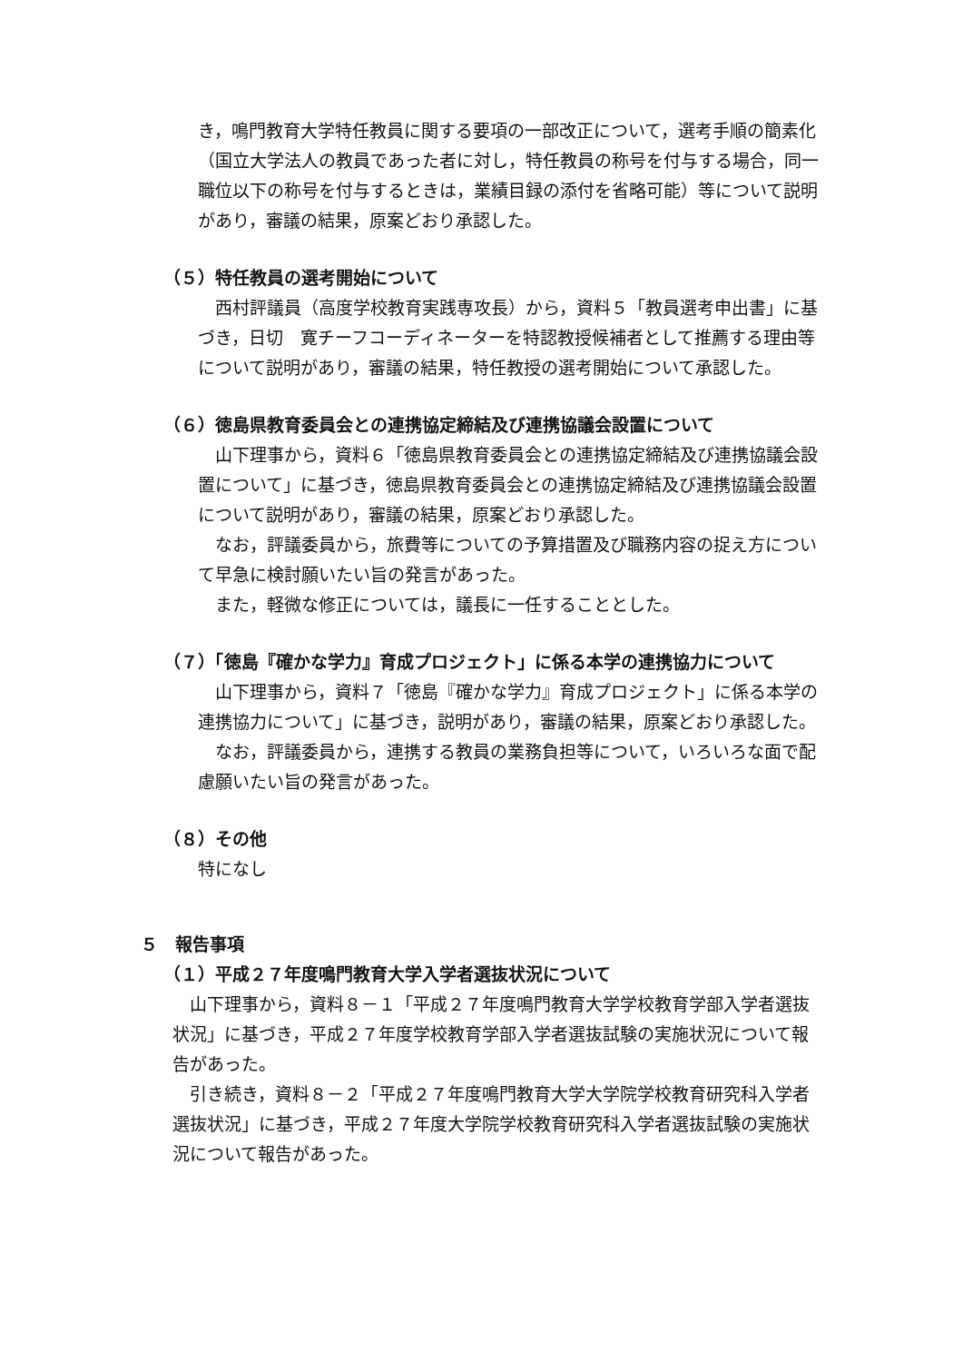き，鳴門教育大学特任教員に関する要項の一部改正について，選考手順の簡素化（国立大学法人の教員であった者に対し，特任教員の称号を付与する場合，同一職位以下の称号を付与するときは，業績目録の添付を省略可能）等について説明があり，審議の結果，原案どおり承認した。
（５）特任教員の選考開始について
西村評議員（高度学校教育実践専攻長）から，資料５「教員選考申出書」に基づき，日切　寛チーフコーディネーターを特認教授候補者として推薦する理由等について説明があり，審議の結果，特任教授の選考開始について承認した。
（６）徳島県教育委員会との連携協定締結及び連携協議会設置について
山下理事から，資料６「徳島県教育委員会との連携協定締結及び連携協議会設置について」に基づき，徳島県教育委員会との連携協定締結及び連携協議会設置について説明があり，審議の結果，原案どおり承認した。
なお，評議委員から，旅費等についての予算措置及び職務内容の捉え方について早急に検討願いたい旨の発言があった。
また，軽微な修正については，議長に一任することとした。
（７）「徳島『確かな学力』育成プロジェクト」に係る本学の連携協力について
山下理事から，資料７「徳島『確かな学力』育成プロジェクト」に係る本学の連携協力について」に基づき，説明があり，審議の結果，原案どおり承認した。
なお，評議委員から，連携する教員の業務負担等について，いろいろな面で配慮願いたい旨の発言があった。
（８）その他
特になし
５　報告事項
（１）平成２７年度鳴門教育大学入学者選抜状況について
山下理事から，資料８－１「平成２７年度鳴門教育大学学校教育学部入学者選抜状況」に基づき，平成２７年度学校教育学部入学者選抜試験の実施状況について報告があった。
引き続き，資料８－２「平成２７年度鳴門教育大学大学院学校教育研究科入学者選抜状況」に基づき，平成２７年度大学院学校教育研究科入学者選抜試験の実施状況について報告があった。